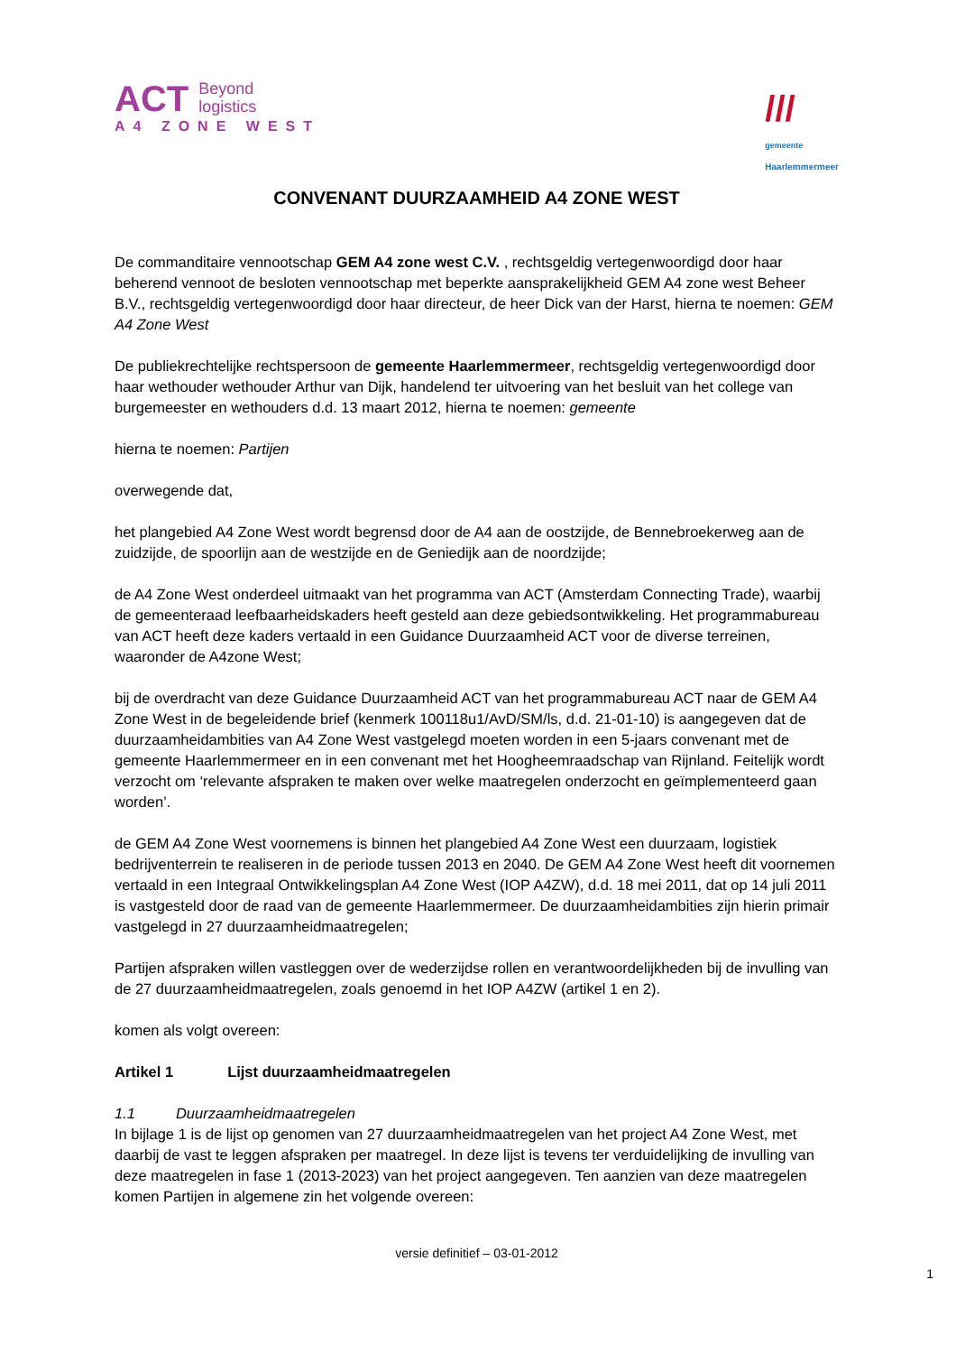ACT Beyond
logistics
A4 ZONE WEST
///
gemeente
Haarlemmermeer
CONVENANT DUURZAAMHEID A4 ZONE WEST
De commanditaire vennootschap GEM A4 zone west C.V. , rechtsgeldig vertegenwoordigd door haar beherend vennoot de besloten vennootschap met beperkte aansprakelijkheid GEM A4 zone west Beheer B.V., rechtsgeldig vertegenwoordigd door haar directeur, de heer Dick van der Harst, hierna te noemen: GEM A4 Zone West
De publiekrechtelijke rechtspersoon de gemeente Haarlemmermeer, rechtsgeldig vertegenwoordigd door haar wethouder wethouder Arthur van Dijk, handelend ter uitvoering van het besluit van het college van burgemeester en wethouders d.d. 13 maart 2012, hierna te noemen: gemeente
hierna te noemen: Partijen
overwegende dat,
het plangebied A4 Zone West wordt begrensd door de A4 aan de oostzijde, de Bennebroekerweg aan de zuidzijde, de spoorlijn aan de westzijde en de Geniedijk aan de noordzijde;
de A4 Zone West onderdeel uitmaakt van het programma van ACT (Amsterdam Connecting Trade), waarbij de gemeenteraad leefbaarheidskaders heeft gesteld aan deze gebiedsontwikkeling. Het programmabureau van ACT heeft deze kaders vertaald in een Guidance Duurzaamheid ACT voor de diverse terreinen, waaronder de A4zone West;
bij de overdracht van deze Guidance Duurzaamheid ACT van het programmabureau ACT naar de GEM A4 Zone West in de begeleidende brief (kenmerk 100118u1/AvD/SM/ls, d.d. 21-01-10) is aangegeven dat de duurzaamheidambities van A4 Zone West vastgelegd moeten worden in een 5-jaars convenant met de gemeente Haarlemmermeer en in een convenant met het Hoogheemraadschap van Rijnland. Feitelijk wordt verzocht om ‘relevante afspraken te maken over welke maatregelen onderzocht en geïmplementeerd gaan worden’.
de GEM A4 Zone West voornemens is binnen het plangebied A4 Zone West een duurzaam, logistiek bedrijventerrein te realiseren in de periode tussen 2013 en 2040. De GEM A4 Zone West heeft dit voornemen vertaald in een Integraal Ontwikkelingsplan A4 Zone West (IOP A4ZW), d.d. 18 mei 2011, dat op 14 juli 2011 is vastgesteld door de raad van de gemeente Haarlemmermeer. De duurzaamheidambities zijn hierin primair vastgelegd in 27 duurzaamheidmaatregelen;
Partijen afspraken willen vastleggen over de wederzijdse rollen en verantwoordelijkheden bij de invulling van de 27 duurzaamheidmaatregelen, zoals genoemd in het IOP A4ZW (artikel 1 en 2).
komen als volgt overeen:
Artikel 1 Lijst duurzaamheidmaatregelen
1.1 Duurzaamheidmaatregelen
In bijlage 1 is de lijst op genomen van 27 duurzaamheidmaatregelen van het project A4 Zone West, met daarbij de vast te leggen afspraken per maatregel. In deze lijst is tevens ter verduidelijking de invulling van deze maatregelen in fase 1 (2013-2023) van het project aangegeven. Ten aanzien van deze maatregelen komen Partijen in algemene zin het volgende overeen:
versie definitief – 03-01-2012
1